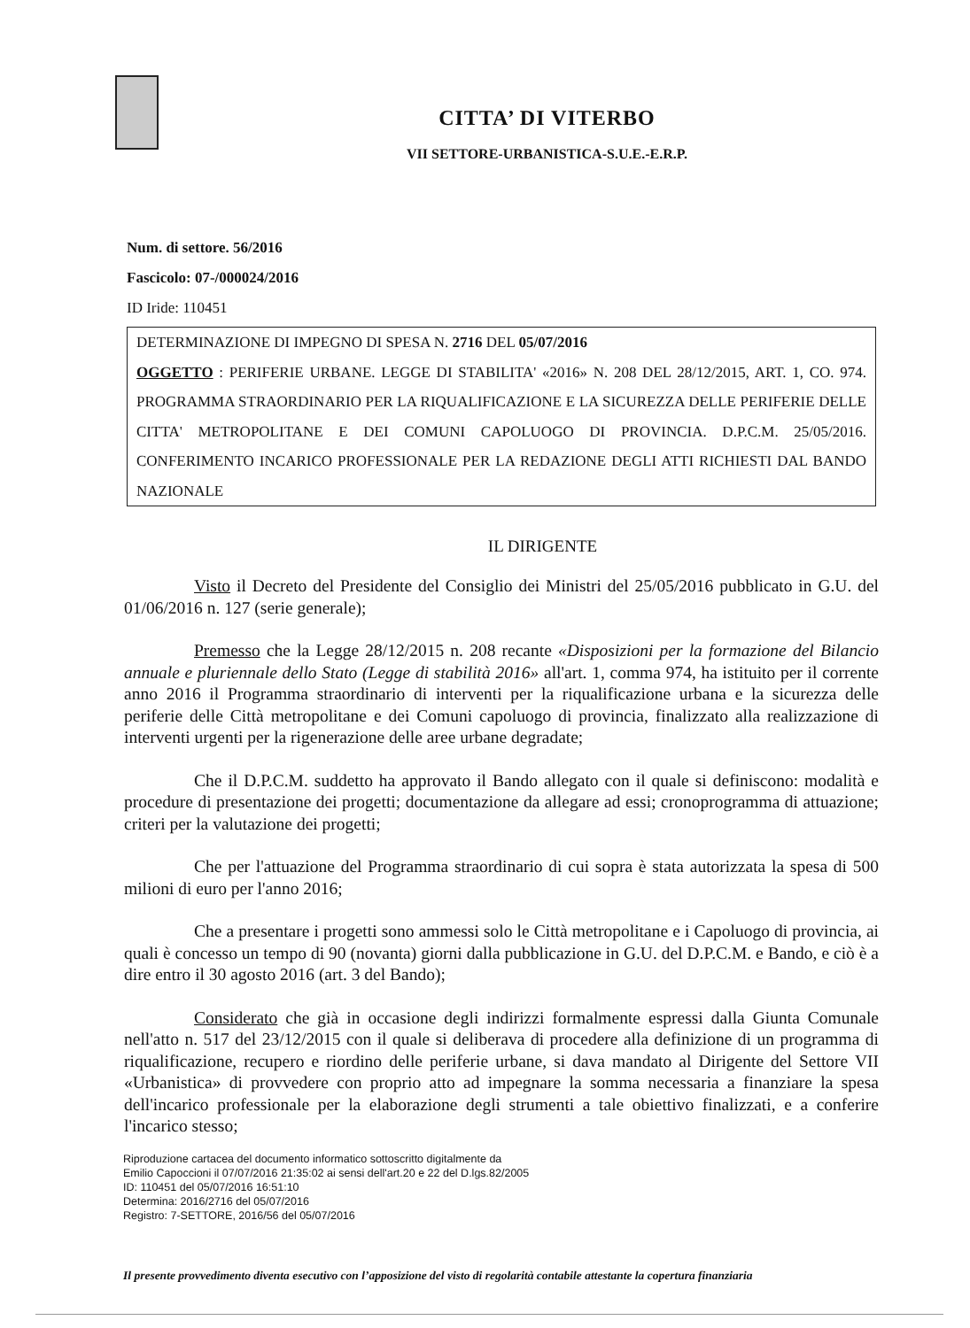CITTA’ DI VITERBO
VII SETTORE-URBANISTICA-S.U.E.-E.R.P.
Num. di settore. 56/2016
Fascicolo: 07-/000024/2016
ID Iride: 110451
DETERMINAZIONE DI IMPEGNO DI SPESA N. 2716 DEL 05/07/2016
OGGETTO : PERIFERIE URBANE. LEGGE DI STABILITA' «2016» N. 208 DEL 28/12/2015, ART. 1, CO. 974. PROGRAMMA STRAORDINARIO PER LA RIQUALIFICAZIONE E LA SICUREZZA DELLE PERIFERIE DELLE CITTA' METROPOLITANE E DEI COMUNI CAPOLUOGO DI PROVINCIA. D.P.C.M. 25/05/2016. CONFERIMENTO INCARICO PROFESSIONALE PER LA REDAZIONE DEGLI ATTI RICHIESTI DAL BANDO NAZIONALE
IL DIRIGENTE
Visto il Decreto del Presidente del Consiglio dei Ministri del 25/05/2016 pubblicato in G.U. del 01/06/2016 n. 127 (serie generale);
Premesso che la Legge 28/12/2015 n. 208 recante «Disposizioni per la formazione del Bilancio annuale e pluriennale dello Stato (Legge di stabilità 2016» all'art. 1, comma 974, ha istituito per il corrente anno 2016 il Programma straordinario di interventi per la riqualificazione urbana e la sicurezza delle periferie delle Città metropolitane e dei Comuni capoluogo di provincia, finalizzato alla realizzazione di interventi urgenti per la rigenerazione delle aree urbane degradate;
Che il D.P.C.M. suddetto ha approvato il Bando allegato con il quale si definiscono: modalità e procedure di presentazione dei progetti; documentazione da allegare ad essi; cronoprogramma di attuazione; criteri per la valutazione dei progetti;
Che per l'attuazione del Programma straordinario di cui sopra è stata autorizzata la spesa di 500 milioni di euro per l'anno 2016;
Che a presentare i progetti sono ammessi solo le Città metropolitane e i Capoluogo di provincia, ai quali è concesso un tempo di 90 (novanta) giorni dalla pubblicazione in G.U. del D.P.C.M. e Bando, e ciò è a dire entro il 30 agosto 2016 (art. 3 del Bando);
Considerato che già in occasione degli indirizzi formalmente espressi dalla Giunta Comunale nell'atto n. 517 del 23/12/2015 con il quale si deliberava di procedere alla definizione di un programma di riqualificazione, recupero e riordino delle periferie urbane, si dava mandato al Dirigente del Settore VII «Urbanistica» di provvedere con proprio atto ad impegnare la somma necessaria a finanziare la spesa dell'incarico professionale per la elaborazione degli strumenti a tale obiettivo finalizzati, e a conferire l'incarico stesso;
Riproduzione cartacea del documento informatico sottoscritto digitalmente da
Emilio Capoccioni il 07/07/2016 21:35:02 ai sensi dell'art.20 e 22 del D.lgs.82/2005
ID: 110451 del 05/07/2016 16:51:10
Determina: 2016/2716 del 05/07/2016
Registro: 7-SETTORE, 2016/56 del 05/07/2016
Il presente provvedimento diventa esecutivo con l’apposizione del visto di regolarità contabile attestante la copertura finanziaria